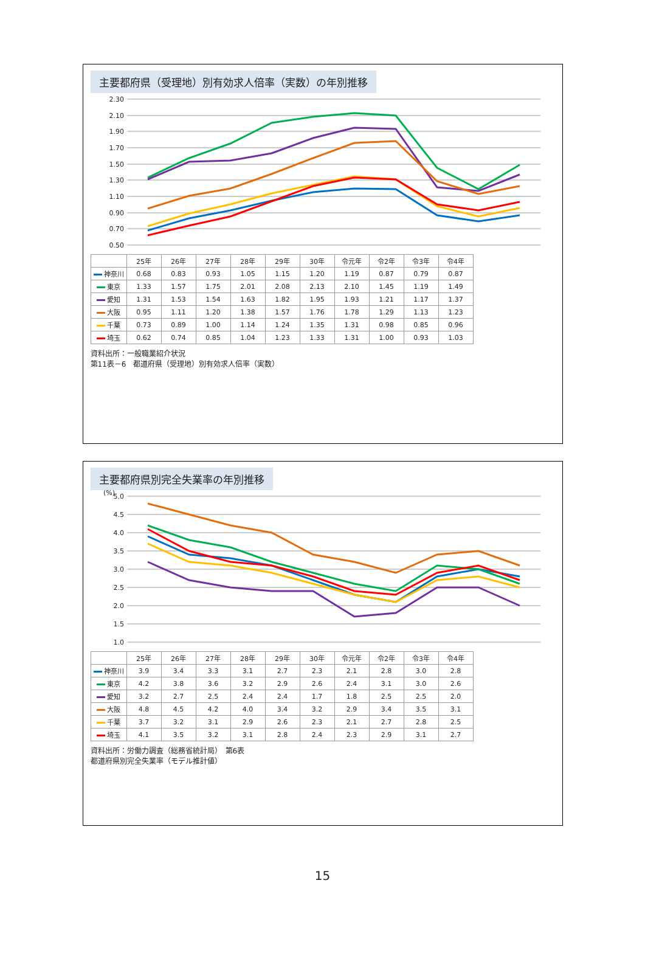主要都府県（受理地）別有効求人倍率（実数）の年別推移
2.30
2.10
1.90
1.70
1.50
1.30
1.10
0.90
0.70
0.50
| | 25年 | 26年 | 27年 | 28年 | 29年 | 30年 | 令元年 | 令2年 | 令3年 | 令4年 |
| --- | --- | --- | --- | --- | --- | --- | --- | --- | --- | --- |
| 神奈川 | 0.68 | 0.83 | 0.93 | 1.05 | 1.15 | 1.20 | 1.19 | 0.87 | 0.79 | 0.87 |
| 東京 | 1.33 | 1.57 | 1.75 | 2.01 | 2.08 | 2.13 | 2.10 | 1.45 | 1.19 | 1.49 |
| 愛知 | 1.31 | 1.53 | 1.54 | 1.63 | 1.82 | 1.95 | 1.93 | 1.21 | 1.17 | 1.37 |
| 大阪 | 0.95 | 1.11 | 1.20 | 1.38 | 1.57 | 1.76 | 1.78 | 1.29 | 1.13 | 1.23 |
| 千葉 | 0.73 | 0.89 | 1.00 | 1.14 | 1.24 | 1.35 | 1.31 | 0.98 | 0.85 | 0.96 |
| 埼玉 | 0.62 | 0.74 | 0.85 | 1.04 | 1.23 | 1.33 | 1.31 | 1.00 | 0.93 | 1.03 |
資料出所：一般職業紹介状況
第11表－6　都道府県（受理地）別有効求人倍率（実数）
主要都府県別完全失業率の年別推移
(%)
5.0
4.5
4.0
3.5
3.0
2.5
2.0
1.5
1.0
| | 25年 | 26年 | 27年 | 28年 | 29年 | 30年 | 令元年 | 令2年 | 令3年 | 令4年 |
| --- | --- | --- | --- | --- | --- | --- | --- | --- | --- | --- |
| 神奈川 | 3.9 | 3.4 | 3.3 | 3.1 | 2.7 | 2.3 | 2.1 | 2.8 | 3.0 | 2.8 |
| 東京 | 4.2 | 3.8 | 3.6 | 3.2 | 2.9 | 2.6 | 2.4 | 3.1 | 3.0 | 2.6 |
| 愛知 | 3.2 | 2.7 | 2.5 | 2.4 | 2.4 | 1.7 | 1.8 | 2.5 | 2.5 | 2.0 |
| 大阪 | 4.8 | 4.5 | 4.2 | 4.0 | 3.4 | 3.2 | 2.9 | 3.4 | 3.5 | 3.1 |
| 千葉 | 3.7 | 3.2 | 3.1 | 2.9 | 2.6 | 2.3 | 2.1 | 2.7 | 2.8 | 2.5 |
| 埼玉 | 4.1 | 3.5 | 3.2 | 3.1 | 2.8 | 2.4 | 2.3 | 2.9 | 3.1 | 2.7 |
資料出所：労働力調査（総務省統計局）　第6表
都道府県別完全失業率（モデル推計値）
15